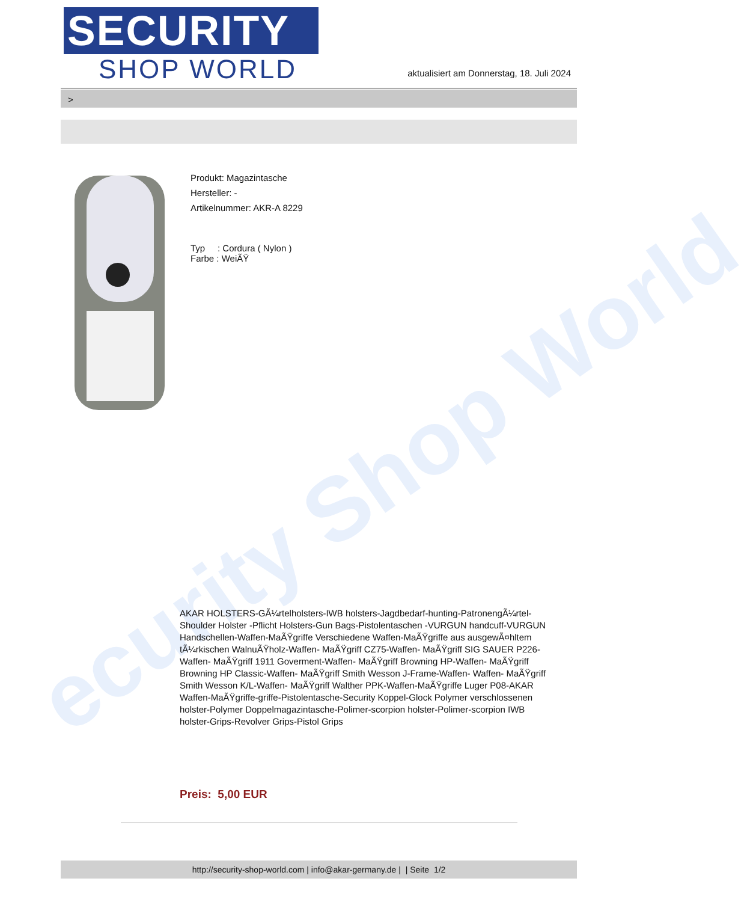ecurity Shop World
SECURITY
SHOP WORLD
aktualisiert am Donnerstag, 18. Juli 2024
>
Produkt: Magazintasche
Hersteller: -
Artikelnummer: AKR-A 8229
Typ : Cordura ( Nylon )
Farbe : WeiÃŸ
AKAR HOLSTERS-GÃ¼rtelholsters-IWB holsters-Jagdbedarf-hunting-PatronengÃ¼rtel- Shoulder Holster -Pflicht Holsters-Gun Bags-Pistolentaschen -VURGUN handcuff-VURGUN Handschellen-Waffen-MaÃŸgriffe Verschiedene Waffen-MaÃŸgriffe aus ausgewÃ¤hltem tÃ¼rkischen WalnuÃŸholz-Waffen- MaÃŸgriff CZ75-Waffen- MaÃŸgriff SIG SAUER P226-Waffen- MaÃŸgriff 1911 Goverment-Waffen- MaÃŸgriff Browning HP-Waffen- MaÃŸgriff Browning HP Classic-Waffen- MaÃŸgriff Smith Wesson J-Frame-Waffen- Waffen- MaÃŸgriff Smith Wesson K/L-Waffen- MaÃŸgriff Walther PPK-Waffen-MaÃŸgriffe Luger P08-AKAR Waffen-MaÃŸgriffe-griffe-Pistolentasche-Security Koppel-Glock Polymer verschlossenen holster-Polymer Doppelmagazintasche-Polimer-scorpion holster-Polimer-scorpion IWB holster-Grips-Revolver Grips-Pistol Grips
Preis: 5,00 EUR
http://security-shop-world.com | info@akar-germany.de | | Seite 1/2